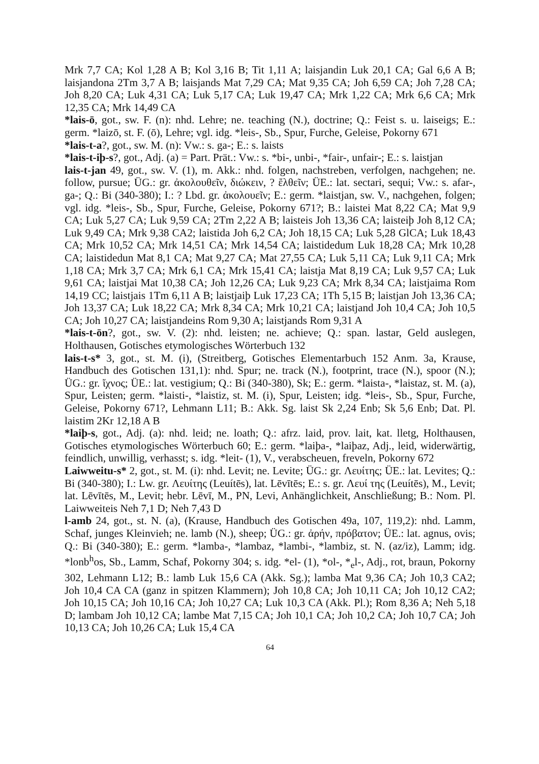Mrk 7,7 CA; Kol 1,28 A B; Kol 3,16 B; Tit 1,11 A; laisjandin Luk 20,1 CA; Gal 6,6 A B; laisjandona 2Tm 3,7 A B; laisjands Mat 7,29 CA; Mat 9,35 CA; Joh 6,59 CA; Joh 7,28 CA; Joh 8,20 CA; Luk 4,31 CA; Luk 5,17 CA; Luk 19,47 CA; Mrk 1,22 CA; Mrk 6,6 CA; Mrk 12,35 CA; Mrk 14,49 CA
*lais-ō, got., sw. F. (n): nhd. Lehre; ne. teaching (N.), doctrine; Q.: Feist s. u. laiseigs; E.: germ. *laizō, st. F. (ō), Lehre; vgl. idg. *leis-, Sb., Spur, Furche, Geleise, Pokorny 671
*lais-t-a?, got., sw. M. (n): Vw.: s. ga-; E.: s. laists
*lais-t-iþ-s?, got., Adj. (a) = Part. Prät.: Vw.: s. *bi-, unbi-, *fair-, unfair-; E.: s. laistjan
lais-t-jan 49, got., sw. V. (1), m. Akk.: nhd. folgen, nachstreben, verfolgen, nachgehen; ne. follow, pursue; ÜG.: gr. ἀκολουθεῖν, διώκειν, ? ἔλθεῖν; ÜE.: lat. sectari, sequi; Vw.: s. afar-, ga-; Q.: Bi (340-380); I.: ? Lbd. gr. ἀκολουεῖν; E.: germ. *laistjan, sw. V., nachgehen, folgen; vgl. idg. *leis-, Sb., Spur, Furche, Geleise, Pokorny 671?; B.: laistei Mat 8,22 CA; Mat 9,9 CA; Luk 5,27 CA; Luk 9,59 CA; 2Tm 2,22 A B; laisteis Joh 13,36 CA; laisteiþ Joh 8,12 CA; Luk 9,49 CA; Mrk 9,38 CA2; laistida Joh 6,2 CA; Joh 18,15 CA; Luk 5,28 GlCA; Luk 18,43 CA; Mrk 10,52 CA; Mrk 14,51 CA; Mrk 14,54 CA; laistidedum Luk 18,28 CA; Mrk 10,28 CA; laistidedun Mat 8,1 CA; Mat 9,27 CA; Mat 27,55 CA; Luk 5,11 CA; Luk 9,11 CA; Mrk 1,18 CA; Mrk 3,7 CA; Mrk 6,1 CA; Mrk 15,41 CA; laistja Mat 8,19 CA; Luk 9,57 CA; Luk 9,61 CA; laistjai Mat 10,38 CA; Joh 12,26 CA; Luk 9,23 CA; Mrk 8,34 CA; laistjaima Rom 14,19 CC; laistjais 1Tm 6,11 A B; laistjaiþ Luk 17,23 CA; 1Th 5,15 B; laistjan Joh 13,36 CA; Joh 13,37 CA; Luk 18,22 CA; Mrk 8,34 CA; Mrk 10,21 CA; laistjand Joh 10,4 CA; Joh 10,5 CA; Joh 10,27 CA; laistjandeins Rom 9,30 A; laistjands Rom 9,31 A
*lais-t-ōn?, got., sw. V. (2): nhd. leisten; ne. achieve; Q.: span. lastar, Geld auslegen, Holthausen, Gotisches etymologisches Wörterbuch 132
lais-t-s* 3, got., st. M. (i), (Streitberg, Gotisches Elementarbuch 152 Anm. 3a, Krause, Handbuch des Gotischen 131,1): nhd. Spur; ne. track (N.), footprint, trace (N.), spoor (N.); ÜG.: gr. ἴχνος; ÜE.: lat. vestigium; Q.: Bi (340-380), Sk; E.: germ. *laista-, *laistaz, st. M. (a), Spur, Leisten; germ. *laisti-, *laistiz, st. M. (i), Spur, Leisten; idg. *leis-, Sb., Spur, Furche, Geleise, Pokorny 671?, Lehmann L11; B.: Akk. Sg. laist Sk 2,24 Enb; Sk 5,6 Enb; Dat. Pl. laistim 2Kr 12,18 A B
*laiþ-s, got., Adj. (a): nhd. leid; ne. loath; Q.: afrz. laid, prov. lait, kat. lletg, Holthausen, Gotisches etymologisches Wörterbuch 60; E.: germ. *laiþa-, *laiþaz, Adj., leid, widerwärtig, feindlich, unwillig, verhasst; s. idg. *leit- (1), V., verabscheuen, freveln, Pokorny 672
Laiwweitu-s* 2, got., st. M. (i): nhd. Levit; ne. Levite; ÜG.: gr. Λευίτης; ÜE.: lat. Levites; Q.: Bi (340-380); I.: Lw. gr. Λευίτης (Leuítēs), lat. Lēvītēs; E.: s. gr. Λευί της (Leuítēs), M., Levit; lat. Lēvītēs, M., Levit; hebr. Lēvī, M., PN, Levi, Anhänglichkeit, Anschließung; B.: Nom. Pl. Laiwweiteis Neh 7,1 D; Neh 7,43 D
l-amb 24, got., st. N. (a), (Krause, Handbuch des Gotischen 49a, 107, 119,2): nhd. Lamm, Schaf, junges Kleinvieh; ne. lamb (N.), sheep; ÜG.: gr. ἀρήν, πρόβατον; ÜE.: lat. agnus, ovis; Q.: Bi (340-380); E.: germ. *lamba-, *lambaz, *lambi-, *lambiz, st. N. (az/iz), Lamm; idg. *lonb<sup>h</sup>os, Sb., Lamm, Schaf, Pokorny 304; s. idg. *el- (1), *ol-, *<sub>e</sub>l-, Adj., rot, braun, Pokorny 302, Lehmann L12; B.: lamb Luk 15,6 CA (Akk. Sg.); lamba Mat 9,36 CA; Joh 10,3 CA2; Joh 10,4 CA CA (ganz in spitzen Klammern); Joh 10,8 CA; Joh 10,11 CA; Joh 10,12 CA2; Joh 10,15 CA; Joh 10,16 CA; Joh 10,27 CA; Luk 10,3 CA (Akk. Pl.); Rom 8,36 A; Neh 5,18 D; lambam Joh 10,12 CA; lambe Mat 7,15 CA; Joh 10,1 CA; Joh 10,2 CA; Joh 10,7 CA; Joh 10,13 CA; Joh 10,26 CA; Luk 15,4 CA
64